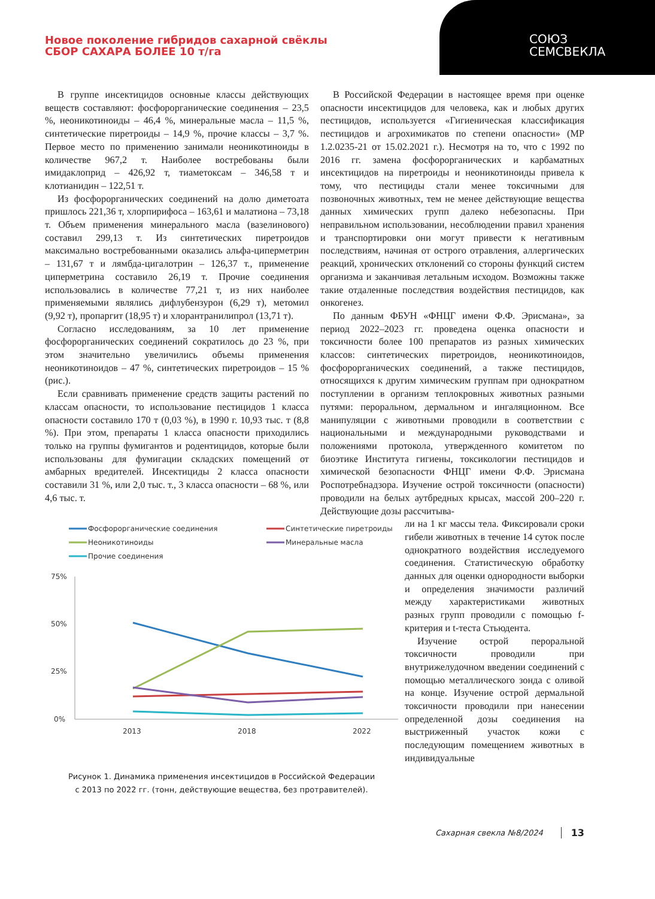Новое поколение гибридов сахарной свёклы
СБОР САХАРА БОЛЕЕ 10 т/га
СОЮЗ
СЕМСВЕКЛА
В группе инсектицидов основные классы действующих веществ составляют: фосфорорганические соединения – 23,5 %, неоникотиноиды – 46,4 %, минеральные масла – 11,5 %, синтетические пиретроиды – 14,9 %, прочие классы – 3,7 %. Первое место по применению занимали неоникотиноиды в количестве 967,2 т. Наиболее востребованы были имидаклоприд – 426,92 т, тиаметоксам – 346,58 т и клотианидин – 122,51 т.
Из фосфорорганических соединений на долю диметоата пришлось 221,36 т, хлорпирифоса – 163,61 и малатиона – 73,18 т. Объем применения минерального масла (вазелинового) составил 299,13 т. Из синтетических пиретроидов максимально востребованными оказались альфа-циперметрин – 131,67 т и лямбда-цигалотрин – 126,37 т., применение циперметрина составило 26,19 т. Прочие соединения использовались в количестве 77,21 т, из них наиболее применяемыми являлись дифлубензурон (6,29 т), метомил (9,92 т), пропаргит (18,95 т) и хлорантранилипрол (13,71 т).
Согласно исследованиям, за 10 лет применение фосфорорганических соединений сократилось до 23 %, при этом значительно увеличились объемы применения неоникотиноидов – 47 %, синтетических пиретроидов – 15 % (рис.).
Если сравнивать применение средств защиты растений по классам опасности, то использование пестицидов 1 класса опасности составило 170 т (0,03 %), в 1990 г. 10,93 тыс. т (8,8 %). При этом, препараты 1 класса опасности приходились только на группы фумигантов и родентицидов, которые были использованы для фумигации складских помещений от амбарных вредителей. Инсектициды 2 класса опасности составили 31 %, или 2,0 тыс. т., 3 класса опасности – 68 %, или 4,6 тыс. т.
Фосфорорганические соединения
Синтетические пиретроиды
Неоникотиноиды
Минеральные масла
Прочие соединения
75%
50%
25%
0%
2013
2018
2022
Рисунок 1. Динамика применения инсектицидов в Российской Федерации
с 2013 по 2022 гг. (тонн, действующие вещества, без протравителей).
В Российской Федерации в настоящее время при оценке опасности инсектицидов для человека, как и любых других пестицидов, используется «Гигиеническая классификация пестицидов и агрохимикатов по степени опасности» (МР 1.2.0235-21 от 15.02.2021 г.). Несмотря на то, что с 1992 по 2016 гг. замена фосфорорганических и карбаматных инсектицидов на пиретроиды и неоникотиноиды привела к тому, что пестициды стали менее токсичными для позвоночных животных, тем не менее действующие вещества данных химических групп далеко небезопасны. При неправильном использовании, несоблюдении правил хранения и транспортировки они могут привести к негативным последствиям, начиная от острого отравления, аллергических реакций, хронических отклонений со стороны функций систем организма и заканчивая летальным исходом. Возможны также такие отдаленные последствия воздействия пестицидов, как онкогенез.
По данным ФБУН «ФНЦГ имени Ф.Ф. Эрисмана», за период 2022–2023 гг. проведена оценка опасности и токсичности более 100 препаратов из разных химических классов: синтетических пиретроидов, неоникотиноидов, фосфорорганических соединений, а также пестицидов, относящихся к другим химическим группам при однократном поступлении в организм теплокровных животных разными путями: пероральном, дермальном и ингаляционном. Все манипуляции с животными проводили в соответствии с национальными и международными руководствами и положениями протокола, утвержденного комитетом по биоэтике Института гигиены, токсикологии пестицидов и химической безопасности ФНЦГ имени Ф.Ф. Эрисмана Роспотребнадзора. Изучение острой токсичности (опасности) проводили на белых аутбредных крысах, массой 200–220 г. Действующие дозы рассчитыва-
ли на 1 кг массы тела. Фиксировали сроки гибели животных в течение 14 суток после однократного воздействия исследуемого соединения. Статистическую обработку данных для оценки однородности выборки и определения значимости различий между характеристиками животных разных групп проводили с помощью f-критерия и t-теста Стьюдента.
Изучение острой пероральной токсичности проводили при внутрижелудочном введении соединений с помощью металлического зонда с оливой на конце. Изучение острой дермальной токсичности проводили при нанесении определенной дозы соединения на выстриженный участок кожи с последующим помещением животных в индивидуальные
Сахарная свекла №8/2024 13